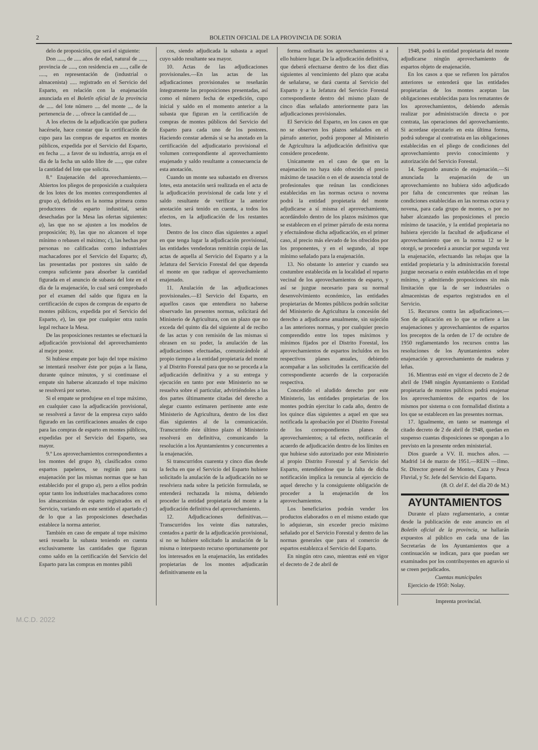2 BOLETIN OFICIAL DE LA PROVINCIA DE SORIA
delo de proposición, que será el siguiente:
Don ....., de ..... años de edad, natural de ....., provincia de ....., con residencia en ....., calle de ....., en representación de (industrial o almacenista) ..... registrado en el Servicio del Esparto, en relación con la enajenación anunciada en el Boletín oficial de la provincia de ..... del lote número .... del monte .... de la pertenencia de . ... ofrece la cantidad de .....
A los efectos de la adjudicación que pudiera hacérsele, hace constar que la certificación de cupo para las compras de espartos en montes públicos, expedida por el Servicio del Esparto, en fecha .... a favor de su industria, arroja en el día de la fecha un saldo libre de ....., que cubre la cantidad del lote que solicita.
8.º Enajenación del aprovechamiento.—Abiertos los pliegos de proposición a cualquiera de los lotes de los montes correspondientes al grupo a), definidos en la norma primera como productores de esparto industrial, serán desechadas por la Mesa las ofertas siguientes: a), las que no se ajusten a los modelos de proposición; b), las que no alcancen el tope mínimo o rebasen el máximo; c), las hechas por personas no calificadas como industriales machacadores por el Servicio del Esparto; d), las presentadas por postores sin saldo de compra suficiente para absorber la cantidad figurada en el anuncio de subasta del lote en el día de la enajenación, lo cual será comprobado por el examen del saldo que figura en la certificación de cupos de compras de esparto de montes públicos, expedida por el Servicio del Esparto, e), las que por cualquier otra razón legal rechace la Mesa.
De las proposiciones restantes se efectuará la adjudicación provisional del aprovechamiento al mejor postor.
Si hubiese empate por bajo del tope máximo se intentará resolver éste por pujas a la llana, durante quince minutos, y si continuase el empate sin haberse alcanzado el tope máximo se resolverá por sorteo.
Si el empate se produjese en el tope máximo, en cualquier caso la adjudicación provisional, se resolverá a favor de la empresa cuyo saldo figurado en las certificaciones anuales de cupo para las compras de esparto en montes públicos, expedidas por el Servicio del Esparto, sea mayor.
9.º Los aprovechamientos correspondientes a los montes del grupo b), clasificados como espartos papeleros, se regirán para su enajenación por las mismas normas que se han establecido por el grupo a), pero a ellos podrán optar tanto los industriales machacadores como los almacenistas de esparto registrados en el Servicio, variando en este sentido el apartado c) de lo que a las proposiciones desechadas establece la norma anterior.
También en caso de empate al tope máximo será resuelta la subasta teniendo en cuenta exclusivamente las cantidades que figuran como saldo en la certificación del Servicio del Esparto para las compras en montes públi
cos, siendo adjudicada la subasta a aquel cuyo saldo resultante sea mayor.
10. Actas de las adjudicaciones provisionales.—En las actas de las adjudicaciones provisionales se reseñarán íntegramente las proposiciones presentadas, así como el número fecha de expedición, cupo inicial y saldo en el momento anterior a la subasta que figuran en la certificación de compras de montes públicos del Servicio del Esparto para cada uno de los postores. Haciendo constar además si se ha anotado en la certificación del adjudicatario provisional el volumen correspondiente al aprovechamiento enajenado y saldo resultante a consecuencia de esta anotación.
Cuando un monte sea subastado en diversos lotes, esta anotación será realizada en el acta de la adjudicación provisional de cada lote y el saldo resultante de verificar la anterior anotación será tenido en cuenta, a todos los efectos, en la adjudicación de los restantes lotes.
Dentro de los cinco días siguientes a aquel en que tenga lugar la adjudicación provisional, las entidades vendedoras remitirán copia de las actas de aquella al Servicio del Esparto y a la Jefatura del Servicio Forestal del que dependa el monte en que radique el aprovechamiento enajenado.
11. Anulación de las adjudicaciones provisionales.—El Servicio del Esparto, en aquellos casos que entendiera no haberse observado las presentes normas, solicitará del Ministerio de Agricultura, con un plazo que no exceda del quinto día del siguiente al de recibo de las actas y con remisión de las mismas si obrasen en su poder, la anulación de las adjudicaciones efectuadas, comunicándole al propio tiempo a la entidad propietaria del monte y al Distrito Forestal para que no se proceda a la adjudicación definitiva y a su entrega y ejecución en tanto por este Ministerio no se resuelva sobre el particular, advirtiéndoles a las dos partes últimamente citadas del derecho a alegar cuanto estimaren pertinente ante este Ministerio de Agricultura, dentro de los diez días siguientes al de la comunicación. Transcurrido éste último plazo el Ministerio resolverá en definitiva, comunicando la resolución a los Ayuntamientos y concurrentes a la enajenación.
Si transcurridos cuarenta y cinco días desde la fecha en que el Servicio del Esparto hubiere solicitado la anulación de la adjudicación no se resolviera nada sobre la petición formulada, se entenderá rechazada la misma, debiendo proceder la entidad propietaria del monte a la adjudicación definitiva del aprovechamiento.
12. Adjudicaciones definitivas.—Transcurridos los veinte días naturales, contados a partir de la adjudicación provisional, si no se hubiere solicitado la anulación de la misma o interpuesto recurso oportunamente por los interesados en la enajenación, las entidades propietarias de los montes adjudicarán definitivamente en la
forma ordinaria los aprovechamientos si a ello hubiere lugar. De la adjudicación definitiva, que deberá efectuarse dentro de los diez días siguientes al vencimiento del plazo que acaba de señalarse, se dará cuenta al Servicio del Esparto y a la Jefatura del Servicio Forestal correspondiente dentro del mismo plazo de cinco días señalado anteriormente para las adjudicaciones provisionales.
El Servicio del Esparto, en los casos en que no se observen los plazos señalados en el párrafo anterior, podrá proponer al Ministerio de Agricultura la adjudicación definitiva que considere procedente.
Unicamente en el caso de que en la enajenación no haya sido ofrecido el precio máximo de tasación o en el de ausencia total de profesionales que reúnan las condiciones establecidas en las normas octava o novena podrá la entidad propietaria del monte adjudicarse a sí misma el aprovechamiento, acordándolo dentro de los plazos máximos que se establecen en el primer párrafo de esta norma y efectuándose dicha adjudicación, en el primer caso, al precio más elevado de los ofrecidos por los proponentes, y en el segundo, al tope mínimo señalado para la enajenación.
13. No obstante lo anterior y cuando sea costumbre establecida en la localidad el reparto vecinal de los aprovechamientos de esparto, y así se juzgue necesario para su normal desenvolvimiento económico, las entidades propietarias de Montes públicos podrán solicitar del Ministerio de Agricultura la concesión del derecho a adjudicarse anualmente, sin sujeción a las anteriores normas, y por cualquier precio comprendido entre los topes máximos y mínimos fijados por el Distrito Forestal, los aprovechamientos de espartos incluídos en los respectivos planes anuales, debiendo acompañar a las solicitudes la certificación del correspondiente acuerdo de la corporación respectiva.
Concedido el aludido derecho por este Ministerio, las entidades propietarias de los montes podrán ejercitar lo cada año, dentro de los quince días siguientes a aquel en que sea notificada la aprobación por el Distrito Forestal de los correspondientes planes de aprovechamientos; a tal efecto, notificarán el acuerdo de adjudicación dentro de los límites en que hubiese sido autorizado por este Ministerio al propio Distrito Forestal y al Servicio del Esparto, entendiéndose que la falta de dicha notificación implica la renuncia al ejercicio de aquel derecho y la consiguiente obligación de proceder a la enajenación de los aprovechamientos.
Los beneficiarios podrán vender los productos elaborados o en el mismo estado que lo adquieran, sin exceder precio máximo señalado por el Servicio Forestal y dentro de las normas generales que para el comercio de espartos establezca el Servicio del Esparto.
En ningún otro caso, mientras esté en vigor el decreto de 2 de abril de
1948, podrá la entidad propietaria del monte adjudicarse ningún aprovechamiento de espartos objeto de enajenación.
En los casos a que se refieren los párrafos anteriores se entenderá que las entidades propietarias de los montes aceptan las obligaciones establecidas para los rematantes de los aprovechamientos, debiendo además realizar por administración directa o por contrata, las operaciones del aprovechamiento. Si acordase ejecutarlo en esta última forma, podrá subrogar al contratista en las obligaciones establecidas en el pliego de condiciones del aprovechamiento previo conocimiento y autorización del Servicio Forestal.
14. Segundo anuncio de enajenación.—Si anunciada la enajenación de un aprovechamiento no hubiera sido adjudicado por falta de concurrentes que reúnan las condiciones establecidas en las normas octava y novena, para cada grupo de montes, o por no haber alcanzado las proposiciones el precio mínimo de tasación, y la entidad propietaria no hubiera ejercido la facultad de adjudicarse el aprovechamiento que en la norma 12 se le otorgó, se procederá a anunciar por segunda vez la enajenación, efectuando las rebajas que la entidad propietaria y la administración forestal juzgue necesaria o estén establecidas en el tope mínimo, y admitiendo proposiciones sin más limitación que la de ser industriales o almacenistas de espartos registrados en el Servicio.
15. Recursos contra las adjudicaciones.—Son de aplicación en lo que se refiere a las enajenaciones y aprovechamientos de espartos los preceptos de la orden de 17 de octubre de 1950 reglamentando los recursos contra las resoluciones de los Ayuntamientos sobre enajenación y aprovechamiento de maderas y leñas.
16. Mientras esté en vigor el decreto de 2 de abril de 1948 ningún Ayuntamiento o Entidad propietaria de montes públicos podrá enajenar los aprovechamientos de espartos de los mismos por sistema o con formalidad distinta a los que se establecen en las presentes normas.
17. Igualmente, en tanto se mantenga el citado decreto de 2 de abril de 1948, quedan en suspenso cuantas disposiciones se opongan a lo previsto en la presente orden ministerial.
Dios guarde a VV. II. muchos años. —Madrid 14 de marzo de 1951.—REIN —Ilmo. Sr. Director general de Montes, Caza y Pesca Fluvial, y Sr. Jefe del Servicio del Esparto.
(B. O. del E. del día 20 de M.)
AYUNTAMIENTOS
Durante el plazo reglamentario, a contar desde la publicación de este anuncio en el Boletín oficial de la provincia, se hallarán expuestos al público en cada una de las Secretarías de los Ayuntamientos que a continuación se indican, para que puedan ser examinados por los contribuyentes en agravio si se creen perjudicados.
Cuentas municipales
Ejercicio de 1950: Nolay.
Imprenta provincial.
M.C.D. 2022